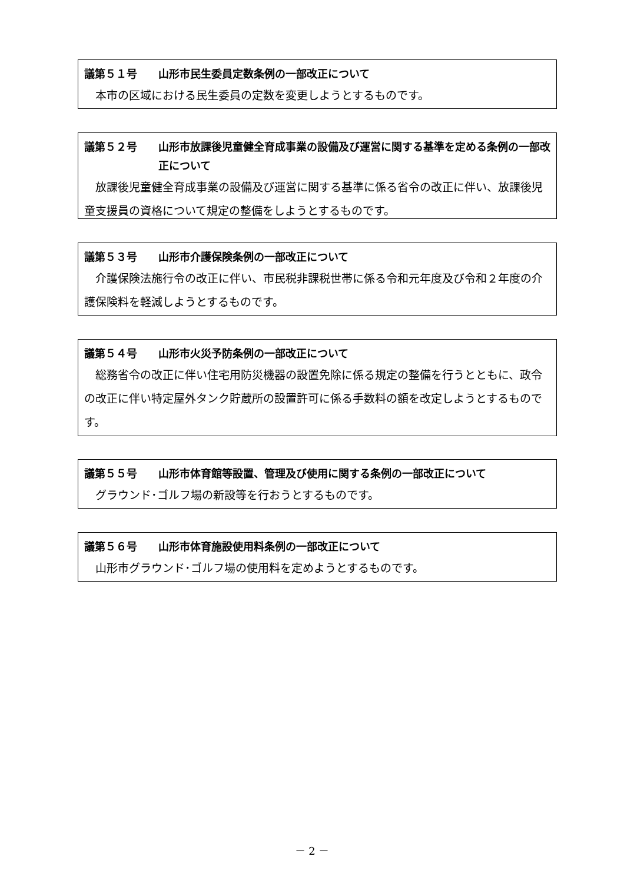議第５１号 山形市民生委員定数条例の一部改正について
本市の区域における民生委員の定数を変更しようとするものです。
議第５２号 山形市放課後児童健全育成事業の設備及び運営に関する基準を定める条例の一部改正について
放課後児童健全育成事業の設備及び運営に関する基準に係る省令の改正に伴い、放課後児童支援員の資格について規定の整備をしようとするものです。
議第５３号 山形市介護保険条例の一部改正について
介護保険法施行令の改正に伴い、市民税非課税世帯に係る令和元年度及び令和２年度の介護保険料を軽減しようとするものです。
議第５４号 山形市火災予防条例の一部改正について
総務省令の改正に伴い住宅用防災機器の設置免除に係る規定の整備を行うとともに、政令の改正に伴い特定屋外タンク貯蔵所の設置許可に係る手数料の額を改定しようとするものです。
議第５５号 山形市体育館等設置、管理及び使用に関する条例の一部改正について
グラウンド･ゴルフ場の新設等を行おうとするものです。
議第５６号 山形市体育施設使用料条例の一部改正について
山形市グラウンド･ゴルフ場の使用料を定めようとするものです。
－ 2 －